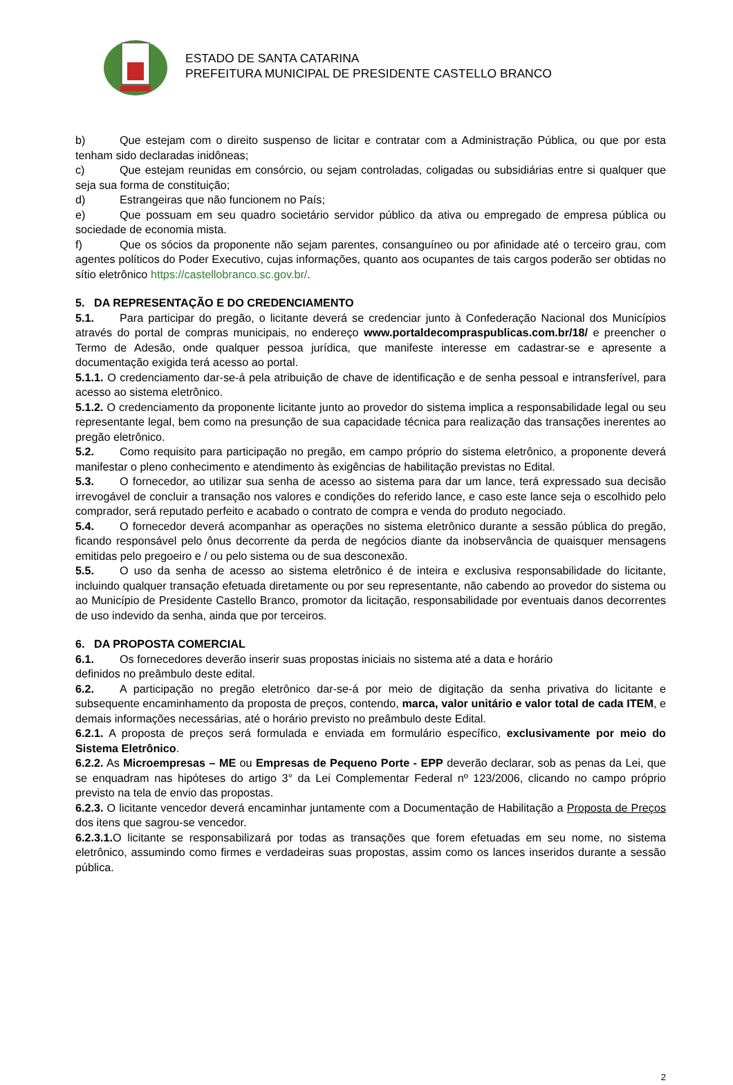ESTADO DE SANTA CATARINA
PREFEITURA MUNICIPAL DE PRESIDENTE CASTELLO BRANCO
b) Que estejam com o direito suspenso de licitar e contratar com a Administração Pública, ou que por esta tenham sido declaradas inidôneas;
c) Que estejam reunidas em consórcio, ou sejam controladas, coligadas ou subsidiárias entre si qualquer que seja sua forma de constituição;
d) Estrangeiras que não funcionem no País;
e) Que possuam em seu quadro societário servidor público da ativa ou empregado de empresa pública ou sociedade de economia mista.
f) Que os sócios da proponente não sejam parentes, consanguíneo ou por afinidade até o terceiro grau, com agentes políticos do Poder Executivo, cujas informações, quanto aos ocupantes de tais cargos poderão ser obtidas no sítio eletrônico https://castellobranco.sc.gov.br/.
5. DA REPRESENTAÇÃO E DO CREDENCIAMENTO
5.1. Para participar do pregão, o licitante deverá se credenciar junto à Confederação Nacional dos Municípios através do portal de compras municipais, no endereço www.portaldecompraspublicas.com.br/18/ e preencher o Termo de Adesão, onde qualquer pessoa jurídica, que manifeste interesse em cadastrar-se e apresente a documentação exigida terá acesso ao portal.
5.1.1. O credenciamento dar-se-á pela atribuição de chave de identificação e de senha pessoal e intransferível, para acesso ao sistema eletrônico.
5.1.2. O credenciamento da proponente licitante junto ao provedor do sistema implica a responsabilidade legal ou seu representante legal, bem como na presunção de sua capacidade técnica para realização das transações inerentes ao pregão eletrônico.
5.2. Como requisito para participação no pregão, em campo próprio do sistema eletrônico, a proponente deverá manifestar o pleno conhecimento e atendimento às exigências de habilitação previstas no Edital.
5.3. O fornecedor, ao utilizar sua senha de acesso ao sistema para dar um lance, terá expressado sua decisão irrevogável de concluir a transação nos valores e condições do referido lance, e caso este lance seja o escolhido pelo comprador, será reputado perfeito e acabado o contrato de compra e venda do produto negociado.
5.4. O fornecedor deverá acompanhar as operações no sistema eletrônico durante a sessão pública do pregão, ficando responsável pelo ônus decorrente da perda de negócios diante da inobservância de quaisquer mensagens emitidas pelo pregoeiro e / ou pelo sistema ou de sua desconexão.
5.5. O uso da senha de acesso ao sistema eletrônico é de inteira e exclusiva responsabilidade do licitante, incluindo qualquer transação efetuada diretamente ou por seu representante, não cabendo ao provedor do sistema ou ao Município de Presidente Castello Branco, promotor da licitação, responsabilidade por eventuais danos decorrentes de uso indevido da senha, ainda que por terceiros.
6. DA PROPOSTA COMERCIAL
6.1. Os fornecedores deverão inserir suas propostas iniciais no sistema até a data e horário
definidos no preâmbulo deste edital.
6.2. A participação no pregão eletrônico dar-se-á por meio de digitação da senha privativa do licitante e subsequente encaminhamento da proposta de preços, contendo, marca, valor unitário e valor total de cada ITEM, e demais informações necessárias, até o horário previsto no preâmbulo deste Edital.
6.2.1. A proposta de preços será formulada e enviada em formulário específico, exclusivamente por meio do Sistema Eletrônico.
6.2.2. As Microempresas – ME ou Empresas de Pequeno Porte - EPP deverão declarar, sob as penas da Lei, que se enquadram nas hipóteses do artigo 3° da Lei Complementar Federal nº 123/2006, clicando no campo próprio previsto na tela de envio das propostas.
6.2.3. O licitante vencedor deverá encaminhar juntamente com a Documentação de Habilitação a Proposta de Preços dos itens que sagrou-se vencedor.
6.2.3.1. O licitante se responsabilizará por todas as transações que forem efetuadas em seu nome, no sistema eletrônico, assumindo como firmes e verdadeiras suas propostas, assim como os lances inseridos durante a sessão pública.
2